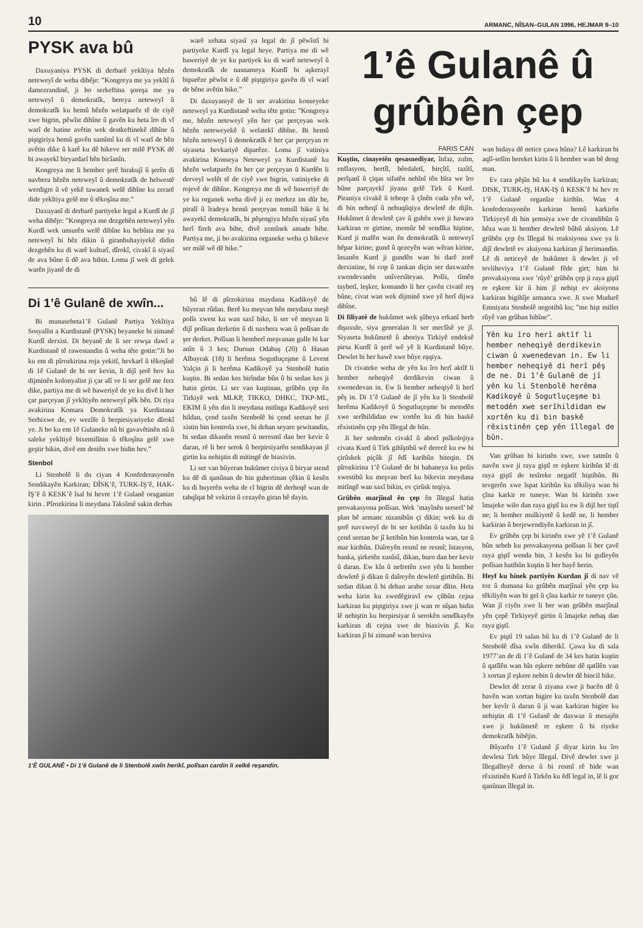10 ARMANC, NÎSAN–GULAN 1996, HEJMAR 9–10
PYSK ava bû
Daxuyaniya PYSK di derbarê yekîtiya hêzên neteweyî de weha dibêje: ”Kongreya me ya yekîtî û damezrandinê, ji bo serkeftina şoreşa me ya neteweyî û demokratîk, bereya neteweyî û demokratîk ku hemû hêzên welatparêz tê de ciyê xwe bigrin, pêwîst dibîne û gavên ku heta îro di vî warî de hatine avêtin wek destkeftinekê dibîne û piştgiriya hemû gavên samîmî ku di vî warî de bên avêtin dike û karê ku dê bikeve ser milê PYSK dê bi awayekî biryardarî bên bicîanîn.
Kongreya me li hember şerê birakujî û şerên di navbera hêzên neteweyî û demokratîk de helwestê werdigre û vê yekê tawanek welê dibîne ku zerarê dide yekîtiya gelê me û têkoşîna me.”
Daxuyanî di derbarê partiyeke legal a Kurdî de jî weha dibêje: ”Kongreya me dezgehên neteweyî yên Kurdî wek unsurên welê dibîne ku hebûna me ya neteweyî bi hêz dikin û giranbuhayiyekê didin dezgehên ku di warê kulturî, dîrokî, civakî û siyasî de ava bûne û dê ava bibin. Loma jî wek di gelek warên jiyanê de di
warê xebata siyasî ya legal de jî pêwîstî bi partiyeke Kurdî ya legal heye. Partiya me di wê baweriyê de ye ku partiyek ku di warê neteweyî û demokratîk de nasnameya Kurdî bi aşkerayî biparêze pêwîst e û dê piştgiriya gavên di vî warî de bêne avêtin bike.”
Di daxuyaniyê de li ser avakirina konseyeke neteweyî ya Kurdistanê weha tête gotin: ”Kongreya me, hêzên neteweyî yên her çar perçeyan wek hêzên neteweyekê û welatekî dibîne. Bi hemû hêzên neteweyî û demokratîk ê her çar perçeyan re siyaseta hevkariyê diparêze. Loma jî vatiniya avakirina Konseya Neteweyî ya Kurdistanê ku hêzên welatparêz ên her çar perçeyan û Kurdên li derveyî welêt tê de ciyê xwe bigrin, vatiniyeke di rojevê de dibîne. Kongreya me di wê baweriyê de ye ku organek weha divê ji ez merkez im dûr be, piralî û îradeya hemû perçeyan temsîl bike û bi awayekî demokratîk, bi pêşengiya hêzên siyasî yên herî fireh ava bibe, divê zemînek amade bibe. Partiya me, ji bo avakirina organeke weha çi bikeve ser milê wê dê bike.”
Di 1’ê Gulanê de xwîn...
Bi munasebeta1’ê Gulanê Partiya Yekîtiya Sosyalîst a Kurdistanê (PYSK) beyaneke bi zimanê Kurdî derxist. Di beyanê de li ser rewşa dawî a Kurdistanê tê rawestandin û weha tête gotin:”Ji bo ku em di pîrozkirina roja yekitî, hevkarî û têkoşînê di 1ê Gulanê de bi ser kevin, li dijî şerê hov ku dijminên kolonyalist ji çar alî ve li ser gelê me ferz dike, partiya me di wê baweriyê de ye ku divê li her çar parçeyan jî yekîtiyên neteweyî pêk bên. Di riya avakirina Komara Demokratîk ya Kurdistana Serbixwe de, ev wezîfe û berpirsiyariyeke dîrokî ye. Ji bo ku em 1ê Gulaneke nû bi gavavêtinên nû û saleke yekîtiyê bixemilînin û têkoşîna gelê xwe geştir bikin, divê em destên xwe bidin hev.”
Stenbol
Li Stenbolê li du ciyan 4 Konfederasyonên Sendikayên Karkiran; DÎSK’ê, TURK-İŞ’ê, HAK-İŞ’ê û KESK’ê îsal bi hevre 1’ê Gulanê oraganize kirin . Pîrozkirina li meydana Taksîmê sakin derbas
bû lê di pîrzokirina maydana Kadikoyê de bûyeran rûdan. Berê ku meşvan bên meydana meşê polîs xwest ku wan saxî bike, li ser vê meşvan li dijî polîsan derketin û di navbera wan û polîsan de şer derket. Polîsan li hemberî meşvanan gulle bi kar anîn û 3 kes; Dursun Odabaş (20) û Hasan Albayrak (18) li herêma Sogutluçeşme û Levent Yalçin ji li herêma Kadikoyê ya Stenbolê hatin kuştin. Bi sedan kes birîndar bûn û bi sedan kes ji hatin girtin. Li ser van kuştinan, grûbên çep ên Tirkiyê wek MLKP, TIKKO, DHKC, TKP-ML, EKIM û yên din li meydana mitînga Kadikoyê seri hildan, çend taxên Stenbolê bi çend seetan be jî xistin bin kontrola xwe, bi dehan seyare şewitandin, bi sedan dikanên resmî û neresmî dan ber kevir û daran, rê li ber serok û berpirsiyarên sendikayan jî girtin ku nehiştin di mitingê de biaxivin.
Li ser van bûyeran hukûmet civiya û biryar stend ku dê di qanûnan de hin guhertinan çêkin û kesên ku di buyerên weha de cî bigrin dê derheqê wan de tahqîqat bê vekirin û cezayên giran bê dayin.
1’Ê GULANÊ • Di 1’ê Gulanê de li Stenbolê xwîn herikî, polîsan cardin li xelkê reşandin.
1’ê Gulanê û
grûbên çep
FARIS CAN
Kuştin, cinayetên qesasnediyar, înfaz, zulm, enflasyon, bertîl, bêedaletî, birçîtî, tazîtî, perîşanî û çiqas sifatên nehînî tên bîra we îro bûne parçayekî jiyana gelê Tirk û Kurd. Piraniya civakê û tebeqe û çînên cuda yên wê, di bin neheqî û nehuqûqiya dewletê de dijîn. Hukûmet û dewletê çav û guhên xwe ji hawara karkiran re girtine, memûr bê sendîka hiştine, Kurd ji mafên wan ên demokratîk û neteweyî bêpar kirine; gund û qezeyên wan wêran kirine, însanên Kurd ji gundên wan bi darê zorê derxistine, bi cop û tankan diçin ser daxwazên xwendevanên unîversîteyan. Polîs, tîmên taybetî, leşker, komando li her çavên civatê reş bûne, civat wan wek dijminê xwe yê herî dijwa dibîne.
Di filiyatê de hukûmet wek şûbeya erkanî herb dişuxule, siya generalan li ser meclîsê ye jî. Siyaseta hukûmetê û aboriya Tirkiyê endeksê pirsa Kurdî û şerê wê yê li Kurdistanê bûye. Dewlet bi her hawê xwe bûye eşqiya.
Di civateke weha de yên ku îro herî aktîf li hember neheqiyê derdikevin ciwan û xwenedevan in. Ew li hember neheqiyê li herî pêş in. Di 1’ê Gulanê de jî yên ku li Stenbolê herêma Kadikoyê û Sogutluçeşme bi metodên xwe serîhildidan ew xortên ku di bin baskê rêxistinên çep yên îllegal de bûn.
Ji ber sedemên civakî û aborî psîkolojiya civata Kurd û Tirk gihîştibû wê derecê ku ew bi çirûskek piçûk jî êdî karibûn biteqin. Di pîrozkirina 1’ê Gulanê de bi bahaneya ku polis xwestibû ku meşvan berî ku bikevin meydana mitîngê wan saxî bikin, ev çirûsk teqiya.
Grûbên marjînal ên çep ên îllegal hatin provakasyona polîsan. Wek ’mayînên serserî’ bê plan bê armanc nizanibûn çi dikin; wek ku di şerê navxweyî de bi ser ketibûn û taxên ku bi çend seetan be jî ketibûn bin kontrola wan, tar û mar kiribûn. Daîreyên resmî ne resmî; îstasyon, banka, şirketên xusûsî, dikan, buro dan ber kevir û daran. Ew kîn û nefretên xwe yên li hember dewletê ji dikan û daîreyên dewletê girtibûn. Bi sedan dikan û bi dehan arabe xesar dîtin. Heta weha kirin ku xwedêgiravî ew çûbûn cejna karkiran ku piştgiriya xwe ji wan re nîşan bidin lê nehiştin ku berpirsiyar û serokên sendîkayên karkiran di cejna xwe de biaxivin jî. Ku karkiran jî bi zimanê wan bersiva
wan bidaya dê netice çawa bûna? Lê karkiran bi aqlî-selîm hereket kirin û li hember wan bê deng man.
Ev cara pêşîn bû ku 4 sendikayên karkiran; DISK, TURK-IŞ, HAK-IŞ û KESK’ê bi hev re 1’ê Gulanê organîze kiribîn. Wan 4 konfederasyonên karkiran hemû karkirên Tirkiyeyê di bin şemsiya xwe de civandibûn û hêza wan li hember dewletê bûbû aksiyon. Lê grûbên çep ên îllegal bi reaksiyona xwe ya li dijî dewletê ev aksiyona karkiran jî herimandin. Lê di neticeyê de hukûmet û dewlet ji vê tevliheviya 1’ê Gulanê fêde girt; him bi provaksiyona xwe ’rûyê’ grûbên çep ji raya giştî re eşkere kir û him jî nehişt ev aksiyona karkiran bigihîje armanca xwe. Ji xwe Mudurê Emniyata Stenbolê negotibû ku; ”me hişt millet rûyê van grûban bibîne”.
Yên ku îro herî aktîf li hember neheqiyê derdikevin ciwan û xwenedevan in. Ew li hember neheqiyê di herî pêş de ne. Di 1’ê Gulanê de jî yên ku li Stenbolê herêma Kadikoyê û Sogutluçeşme bi metodên xwe serîhildidan ew xortên ku di bin baskê rêxistinên çep yên îllegal de bûn.
Van grûban bi kirinên xwe, xwe tatmîn û navên xwe ji raya giştî re eşkere kiribûn lê di raya giştî de tesîreke negatîf hiştibûn. Bi tevgerên xwe îspat kiribûn ku têkiliya wan bi çîna karkir re tuneye. Wan bi kirinên xwe îmajeke wilo dan raya giştî ku ew li dijî her tiştî ne; li hember mulkiyetê û kedê ne, li hember karkiran û berjewendiyên karkiran in jî.
Ev grûbên çep bi kirinên xwe yê 1’ê Gulanê bûn sebeb ku provakasyona polîsan li ber çavê raya giştî wenda bin, 3 kesên ku bi gulleyên polîsan hatibûn kuştin li ber bayê herin.
Heyf ku hinek partiyên Kurdan jî di nav vê toz û dumana ku grûbên marjînal yên çep ku têkiliyên wan bi gel û çîna karkir re tuneye çûn. Wan jî ciyên xwe li ber wan grûbên marjînal yên çepê Tirkiyeyê girtin û îmajeke nebaş dan raya giştî.
Ev piştî 19 salan bû ku di 1’ê Gulanê de li Stenbolê dîsa xwîn diherikî. Çawa ku di sala 1977’an de di 1’ê Gulanê de 34 kes hatin kuştin û qatîlên wan hîn eşkere nebûne dê qatîlên van 3 xortan jî eşkere nebin û dewlet dê bincil bike.
Dewlet dê zerar û ziyana xwe ji bacên dê û bavên wan xortan bigire ku taxên Stenbolê dan ber kevîr û daran û ji wan karkiran bigire ku nehiştin di 1’ê Gulanê de daxwaz û mesajên xwe ji hukûmetê re eşkere û bi riyeke demokratîk bibêjin.
Bûyarên 1’ê Gulanê jî diyar kirin ku îro dewleta Tirk bûye îllegal. Divê dewlet xwe ji îllegalîteyê derxe û bi resmî rê bide wan rêxistinên Kurd û Tirkên ku êdî legal in, lê li gor qanûnan îllegal in.